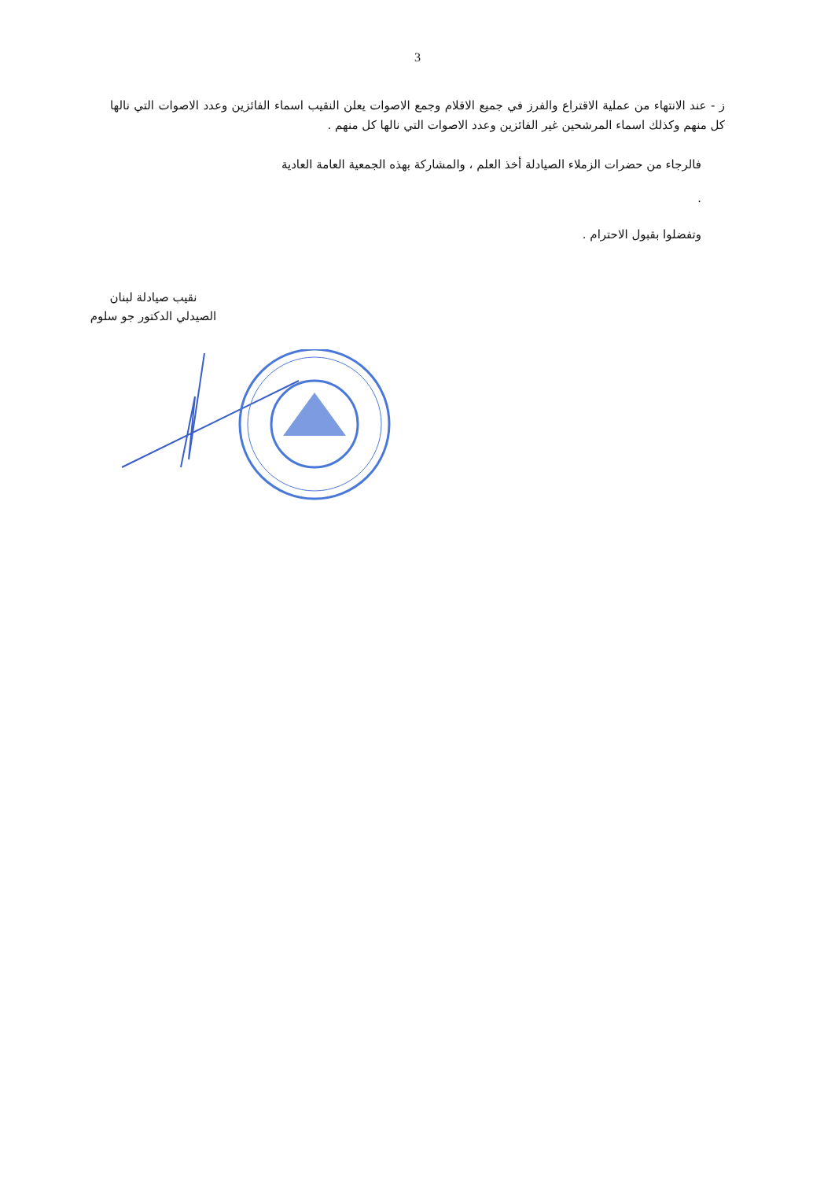3
ز - عند الانتهاء من عملية الاقتراع والفرز في جميع الاقلام وجمع الاصوات يعلن النقيب اسماء الفائزين وعدد الاصوات التي نالها كل منهم وكذلك اسماء المرشحين غير الفائزين وعدد الاصوات التي نالها كل منهم .
فالرجاء من حضرات الزملاء الصيادلة أخذ العلم ، والمشاركة بهذه الجمعية العامة العادية
.
وتفضلوا بقبول الاحترام .
نقيب صيادلة لبنان
الصيدلي الدكتور جو سلوم